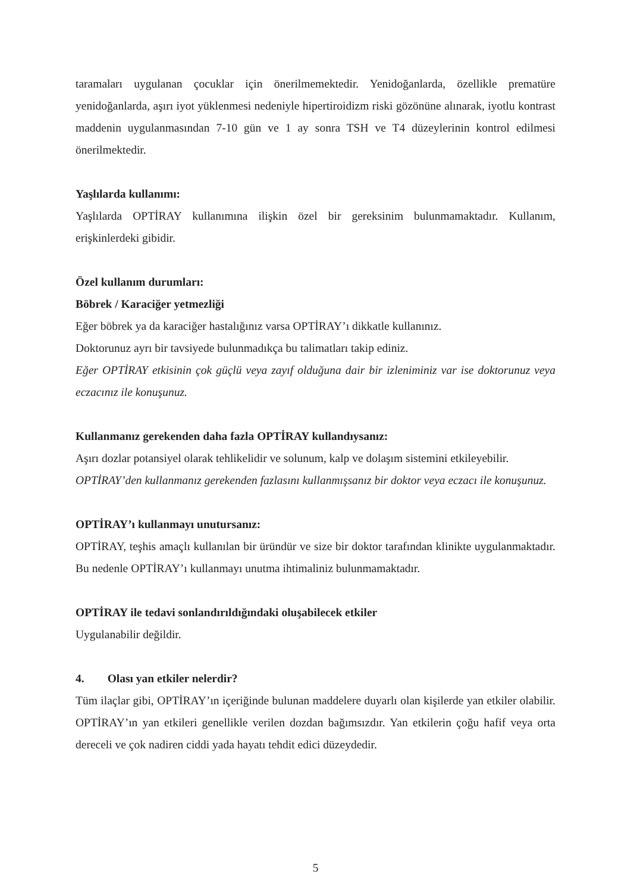taramaları uygulanan çocuklar için önerilmemektedir. Yenidoğanlarda, özellikle prematüre yenidoğanlarda, aşırı iyot yüklenmesi nedeniyle hipertiroidizm riski gözönüne alınarak, iyotlu kontrast maddenin uygulanmasından 7-10 gün ve 1 ay sonra TSH ve T4 düzeylerinin kontrol edilmesi önerilmektedir.
Yaşlılarda kullanımı:
Yaşlılarda OPTİRAY kullanımına ilişkin özel bir gereksinim bulunmamaktadır. Kullanım, erişkinlerdeki gibidir.
Özel kullanım durumları:
Böbrek / Karaciğer yetmezliği
Eğer böbrek ya da karaciğer hastalığınız varsa OPTİRAY’ı dikkatle kullanınız.
Doktorunuz ayrı bir tavsiyede bulunmadıkça bu talimatları takip ediniz.
Eğer OPTİRAY etkisinin çok güçlü veya zayıf olduğuna dair bir izleniminiz var ise doktorunuz veya eczacınız ile konuşunuz.
Kullanmanız gerekenden daha fazla OPTİRAY kullandıysanız:
Aşırı dozlar potansiyel olarak tehlikelidir ve solunum, kalp ve dolaşım sistemini etkileyebilir.
OPTİRAY’den kullanmanız gerekenden fazlasını kullanmışsanız bir doktor veya eczacı ile konuşunuz.
OPTİRAY’ı kullanmayı unutursanız:
OPTİRAY, teşhis amaçlı kullanılan bir üründür ve size bir doktor tarafından klinikte uygulanmaktadır. Bu nedenle OPTİRAY’ı kullanmayı unutma ihtimaliniz bulunmamaktadır.
OPTİRAY ile tedavi sonlandırıldığındaki oluşabilecek etkiler
Uygulanabilir değildir.
4. Olası yan etkiler nelerdir?
Tüm ilaçlar gibi, OPTİRAY’ın içeriğinde bulunan maddelere duyarlı olan kişilerde yan etkiler olabilir. OPTİRAY’ın yan etkileri genellikle verilen dozdan bağımsızdır. Yan etkilerin çoğu hafif veya orta dereceli ve çok nadiren ciddi yada hayatı tehdit edici düzeydedir.
5